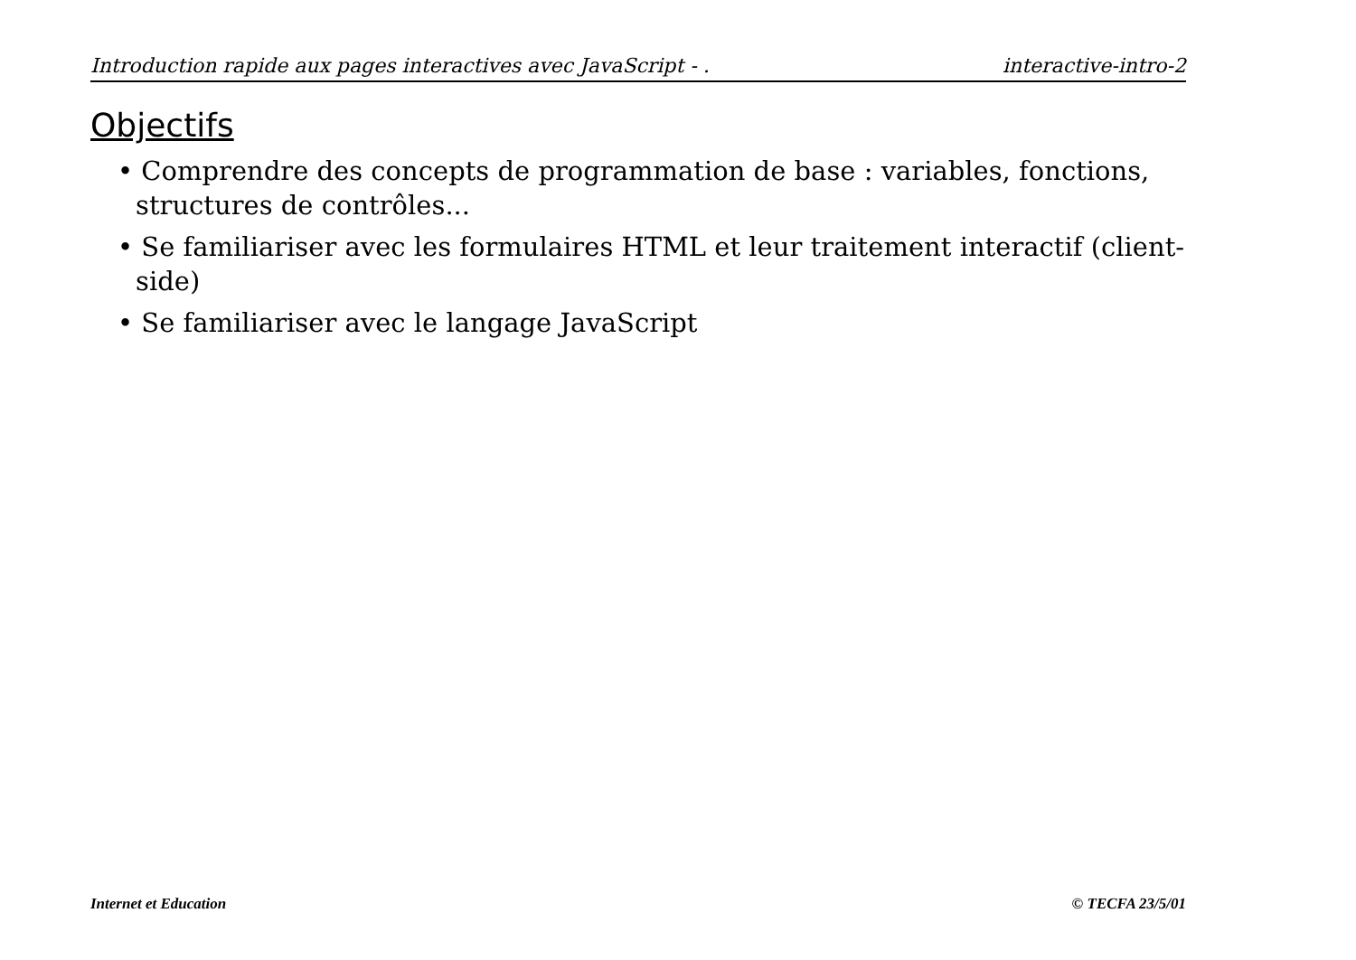Introduction rapide aux pages interactives avec JavaScript - . interactive-intro-2
Objectifs
• Comprendre des concepts de programmation de base : variables, fonctions, structures de contrôles...
• Se familiariser avec les formulaires HTML et leur traitement interactif (client-side)
• Se familiariser avec le langage JavaScript
Internet et Education © TECFA 23/5/01